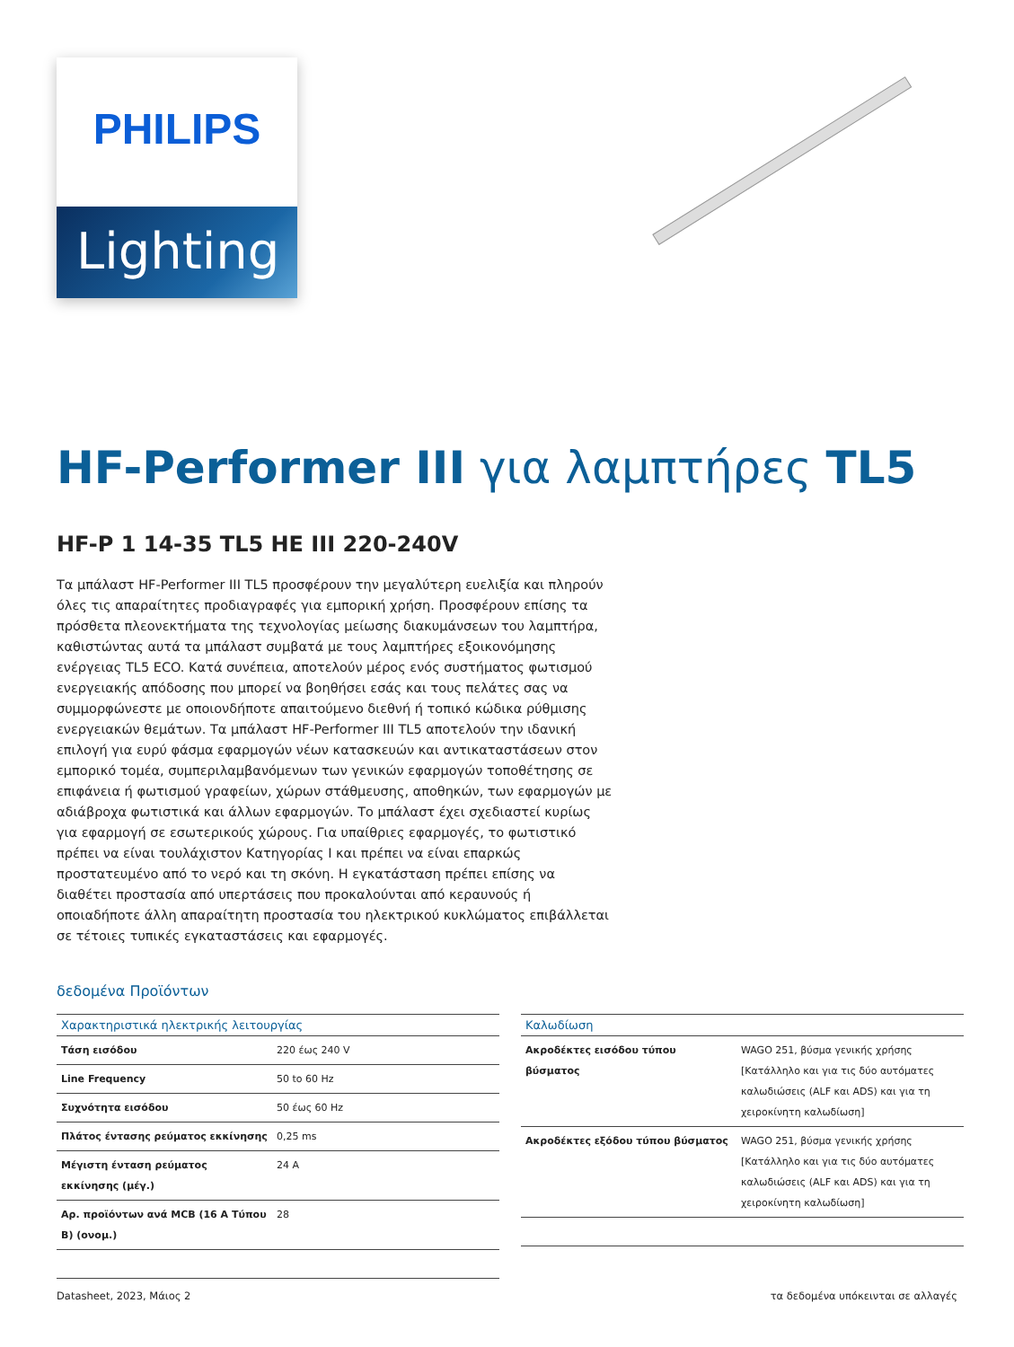PHILIPS
Lighting
HF-Performer III για λαμπτήρες TL5
HF-P 1 14-35 TL5 HE III 220-240V
Τα μπάλαστ HF-Performer III TL5 προσφέρουν την μεγαλύτερη ευελιξία και πληρούν όλες τις απαραίτητες προδιαγραφές για εμπορική χρήση. Προσφέρουν επίσης τα πρόσθετα πλεονεκτήματα της τεχνολογίας μείωσης διακυμάνσεων του λαμπτήρα, καθιστώντας αυτά τα μπάλαστ συμβατά με τους λαμπτήρες εξοικονόμησης ενέργειας TL5 ECO. Κατά συνέπεια, αποτελούν μέρος ενός συστήματος φωτισμού ενεργειακής απόδοσης που μπορεί να βοηθήσει εσάς και τους πελάτες σας να συμμορφώνεστε με οποιονδήποτε απαιτούμενο διεθνή ή τοπικό κώδικα ρύθμισης ενεργειακών θεμάτων. Τα μπάλαστ HF-Performer III TL5 αποτελούν την ιδανική επιλογή για ευρύ φάσμα εφαρμογών νέων κατασκευών και αντικαταστάσεων στον εμπορικό τομέα, συμπεριλαμβανόμενων των γενικών εφαρμογών τοποθέτησης σε επιφάνεια ή φωτισμού γραφείων, χώρων στάθμευσης, αποθηκών, των εφαρμογών με αδιάβροχα φωτιστικά και άλλων εφαρμογών. Το μπάλαστ έχει σχεδιαστεί κυρίως για εφαρμογή σε εσωτερικούς χώρους. Για υπαίθριες εφαρμογές, το φωτιστικό πρέπει να είναι τουλάχιστον Κατηγορίας I και πρέπει να είναι επαρκώς προστατευμένο από το νερό και τη σκόνη. Η εγκατάσταση πρέπει επίσης να διαθέτει προστασία από υπερτάσεις που προκαλούνται από κεραυνούς ή οποιαδήποτε άλλη απαραίτητη προστασία του ηλεκτρικού κυκλώματος επιβάλλεται σε τέτοιες τυπικές εγκαταστάσεις και εφαρμογές.
δεδομένα Προϊόντων
| Χαρακτηριστικά ηλεκτρικής λειτουργίας | |
| --- | --- |
| Τάση εισόδου | 220 έως 240 V |
| Line Frequency | 50 to 60 Hz |
| Συχνότητα εισόδου | 50 έως 60 Hz |
| Πλάτος έντασης ρεύματος εκκίνησης | 0,25 ms |
| Μέγιστη ένταση ρεύματος εκκίνησης (μέγ.) | 24 A |
| Αρ. προϊόντων ανά MCB (16 A Τύπου B) (ονομ.) | 28 |
| Καλωδίωση | |
| --- | --- |
| Ακροδέκτες εισόδου τύπου βύσματος | WAGO 251, βύσμα γενικής χρήσης [Κατάλληλο και για τις δύο αυτόματες καλωδιώσεις (ALF και ADS) και για τη χειροκίνητη καλωδίωση] |
| Ακροδέκτες εξόδου τύπου βύσματος | WAGO 251, βύσμα γενικής χρήσης [Κατάλληλο και για τις δύο αυτόματες καλωδιώσεις (ALF και ADS) και για τη χειροκίνητη καλωδίωση] |
Datasheet, 2023, Μάιος 2 τα δεδομένα υπόκεινται σε αλλαγές